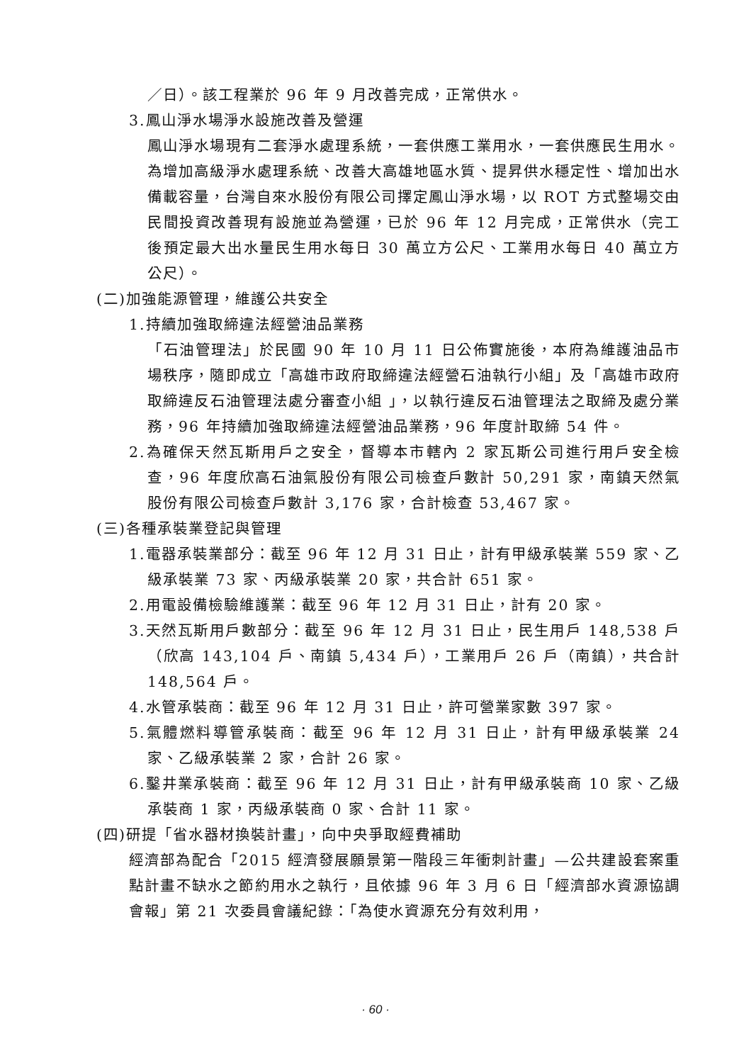／日）。該工程業於 96 年 9 月改善完成，正常供水。
3.鳳山淨水場淨水設施改善及營運
鳳山淨水場現有二套淨水處理系統，一套供應工業用水，一套供應民生用水。為增加高級淨水處理系統、改善大高雄地區水質、提昇供水穩定性、增加出水備載容量，台灣自來水股份有限公司擇定鳳山淨水場，以 ROT 方式整場交由民間投資改善現有設施並為營運，已於 96 年 12 月完成，正常供水（完工後預定最大出水量民生用水每日 30 萬立方公尺、工業用水每日 40 萬立方公尺）。
(二)加強能源管理，維護公共安全
1.持續加強取締違法經營油品業務
「石油管理法」於民國 90 年 10 月 11 日公佈實施後，本府為維護油品市場秩序，隨即成立「高雄市政府取締違法經營石油執行小組」及「高雄市政府取締違反石油管理法處分審查小組 」，以執行違反石油管理法之取締及處分業務，96 年持續加強取締違法經營油品業務，96 年度計取締 54 件。
2.為確保天然瓦斯用戶之安全，督導本市轄內 2 家瓦斯公司進行用戶安全檢查，96 年度欣高石油氣股份有限公司檢查戶數計 50,291 家，南鎮天然氣股份有限公司檢查戶數計 3,176 家，合計檢查 53,467 家。
(三)各種承裝業登記與管理
1.電器承裝業部分：截至 96 年 12 月 31 日止，計有甲級承裝業 559 家、乙級承裝業 73 家、丙級承裝業 20 家，共合計 651 家。
2.用電設備檢驗維護業：截至 96 年 12 月 31 日止，計有 20 家。
3.天然瓦斯用戶數部分：截至 96 年 12 月 31 日止，民生用戶 148,538 戶（欣高 143,104 戶、南鎮 5,434 戶），工業用戶 26 戶（南鎮），共合計 148,564 戶。
4.水管承裝商：截至 96 年 12 月 31 日止，許可營業家數 397 家。
5.氣體燃料導管承裝商：截至 96 年 12 月 31 日止，計有甲級承裝業 24 家、乙級承裝業 2 家，合計 26 家。
6.鑿井業承裝商：截至 96 年 12 月 31 日止，計有甲級承裝商 10 家、乙級承裝商 1 家，丙級承裝商 0 家、合計 11 家。
(四)研提「省水器材換裝計畫」，向中央爭取經費補助
經濟部為配合「2015 經濟發展願景第一階段三年衝刺計畫」—公共建設套案重點計畫不缺水之節約用水之執行，且依據 96 年 3 月 6 日「經濟部水資源協調會報」第 21 次委員會議紀錄：「為使水資源充分有效利用，
· 60 ·